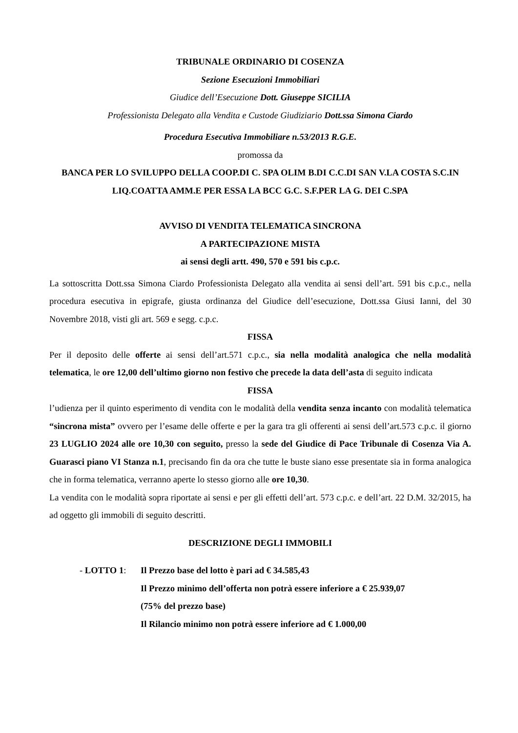TRIBUNALE ORDINARIO DI COSENZA
Sezione Esecuzioni Immobiliari
Giudice dell’Esecuzione Dott. Giuseppe SICILIA
Professionista Delegato alla Vendita e Custode Giudiziario Dott.ssa Simona Ciardo
Procedura Esecutiva Immobiliare n.53/2013 R.G.E.
promossa da
BANCA PER LO SVILUPPO DELLA COOP.DI C. SPA OLIM B.DI C.C.DI SAN V.LA COSTA S.C.IN LIQ.COATTA AMM.E PER ESSA LA BCC G.C. S.F.PER LA G. DEI C.SPA
AVVISO DI VENDITA TELEMATICA SINCRONA
A PARTECIPAZIONE MISTA
ai sensi degli artt. 490, 570 e 591 bis c.p.c.
La sottoscritta Dott.ssa Simona Ciardo Professionista Delegato alla vendita ai sensi dell’art. 591 bis c.p.c., nella procedura esecutiva in epigrafe, giusta ordinanza del Giudice dell’esecuzione, Dott.ssa Giusi Ianni, del 30 Novembre 2018, visti gli art. 569 e segg. c.p.c.
FISSA
Per il deposito delle offerte ai sensi dell’art.571 c.p.c., sia nella modalità analogica che nella modalità telematica, le ore 12,00 dell’ultimo giorno non festivo che precede la data dell’asta di seguito indicata
FISSA
l’udienza per il quinto esperimento di vendita con le modalità della vendita senza incanto con modalità telematica “sincrona mista” ovvero per l’esame delle offerte e per la gara tra gli offerenti ai sensi dell’art.573 c.p.c. il giorno 23 LUGLIO 2024 alle ore 10,30 con seguito, presso la sede del Giudice di Pace Tribunale di Cosenza Via A. Guarasci piano VI Stanza n.1, precisando fin da ora che tutte le buste siano esse presentate sia in forma analogica che in forma telematica, verranno aperte lo stesso giorno alle ore 10,30.
La vendita con le modalità sopra riportate ai sensi e per gli effetti dell’art. 573 c.p.c. e dell’art. 22 D.M. 32/2015, ha ad oggetto gli immobili di seguito descritti.
DESCRIZIONE DEGLI IMMOBILI
- LOTTO 1: Il Prezzo base del lotto è pari ad € 34.585,43
Il Prezzo minimo dell’offerta non potrà essere inferiore a € 25.939,07
(75% del prezzo base)
Il Rilancio minimo non potrà essere inferiore ad € 1.000,00